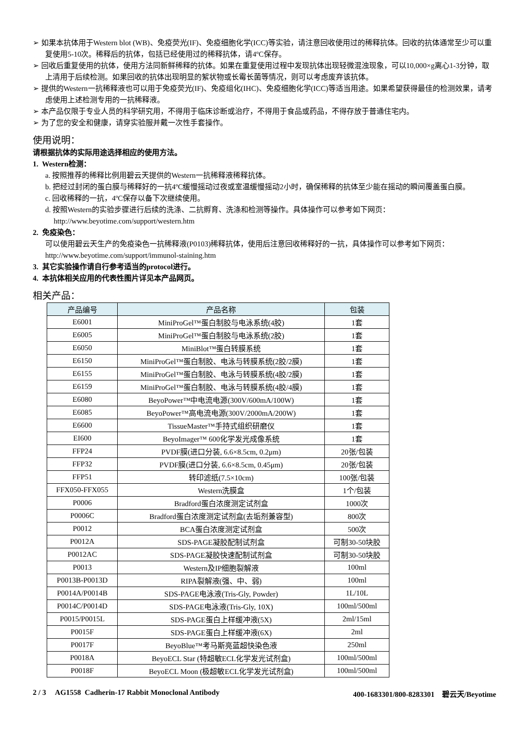➢ 如果本抗体用于Western blot (WB)、免疫荧光(IF)、免疫细胞化学(ICC)等实验，请注意回收使用过的稀释抗体。回收的抗体通常至少可以重复使用5-10次。稀释后的抗体，包括已经使用过的稀释抗体，请4ºC保存。
➢ 回收后重复使用的抗体，使用方法同新鲜稀释的抗体。如果在重复使用过程中发现抗体出现轻微混浊现象，可以10,000×g离心1-3分钟，取上清用于后续检测。如果回收的抗体出现明显的絮状物或长霉长菌等情况，则可以考虑废弃该抗体。
➢ 提供的Western一抗稀释液也可以用于免疫荧光(IF)、免疫组化(IHC)、免疫细胞化学(ICC)等适当用途。如果希望获得最佳的检测效果，请考虑使用上述检测专用的一抗稀释液。
➢ 本产品仅限于专业人员的科学研究用，不得用于临床诊断或治疗，不得用于食品或药品，不得存放于普通住宅内。
➢ 为了您的安全和健康，请穿实验服并戴一次性手套操作。
使用说明：
请根据抗体的实际用途选择相应的使用方法。
1. Western检测：
a. 按照推荐的稀释比例用碧云天提供的Western一抗稀释液稀释抗体。
b. 把经过封闭的蛋白膜与稀释好的一抗4ºC缓慢摇动过夜或室温缓慢摇动2小时，确保稀释的抗体至少能在摇动的瞬间覆盖蛋白膜。
c. 回收稀释的一抗，4ºC保存以备下次继续使用。
d. 按照Western的实验步骤进行后续的洗涤、二抗孵育、洗涤和检测等操作。具体操作可以参考如下网页：
http://www.beyotime.com/support/western.htm
2. 免疫染色：
可以使用碧云天生产的免疫染色一抗稀释液(P0103)稀释抗体，使用后注意回收稀释好的一抗，具体操作可以参考如下网页：http://www.beyotime.com/support/immunol-staining.htm
3. 其它实验操作请自行参考适当的protocol进行。
4. 本抗体相关应用的代表性图片详见本产品网页。
相关产品：
| 产品编号 | 产品名称 | 包装 |
| --- | --- | --- |
| E6001 | MiniProGel™蛋白制胶与电泳系统(4胶) | 1套 |
| E6005 | MiniProGel™蛋白制胶与电泳系统(2胶) | 1套 |
| E6050 | MiniBlot™蛋白转膜系统 | 1套 |
| E6150 | MiniProGel™蛋白制胶、电泳与转膜系统(2胶/2膜) | 1套 |
| E6155 | MiniProGel™蛋白制胶、电泳与转膜系统(4胶/2膜) | 1套 |
| E6159 | MiniProGel™蛋白制胶、电泳与转膜系统(4胶/4膜) | 1套 |
| E6080 | BeyoPower™中电流电源(300V/600mA/100W) | 1套 |
| E6085 | BeyoPower™高电流电源(300V/2000mA/200W) | 1套 |
| E6600 | TissueMaster™手持式组织研磨仪 | 1套 |
| EI600 | BeyoImager™ 600化学发光成像系统 | 1套 |
| FFP24 | PVDF膜(进口分装, 6.6×8.5cm, 0.2μm) | 20张/包装 |
| FFP32 | PVDF膜(进口分装, 6.6×8.5cm, 0.45μm) | 20张/包装 |
| FFP51 | 转印滤纸(7.5×10cm) | 100张/包装 |
| FFX050-FFX055 | Western洗膜盒 | 1个/包装 |
| P0006 | Bradford蛋白浓度测定试剂盒 | 1000次 |
| P0006C | Bradford蛋白浓度测定试剂盒(去垢剂兼容型) | 800次 |
| P0012 | BCA蛋白浓度测定试剂盒 | 500次 |
| P0012A | SDS-PAGE凝胶配制试剂盒 | 可制30-50块胶 |
| P0012AC | SDS-PAGE凝胶快速配制试剂盒 | 可制30-50块胶 |
| P0013 | Western及IP细胞裂解液 | 100ml |
| P0013B-P0013D | RIPA裂解液(强、中、弱) | 100ml |
| P0014A/P0014B | SDS-PAGE电泳液(Tris-Gly, Powder) | 1L/10L |
| P0014C/P0014D | SDS-PAGE电泳液(Tris-Gly, 10X) | 100ml/500ml |
| P0015/P0015L | SDS-PAGE蛋白上样缓冲液(5X) | 2ml/15ml |
| P0015F | SDS-PAGE蛋白上样缓冲液(6X) | 2ml |
| P0017F | BeyoBlue™考马斯亮蓝超快染色液 | 250ml |
| P0018A | BeyoECL Star (特超敏ECL化学发光试剂盒) | 100ml/500ml |
| P0018F | BeyoECL Moon (极超敏ECL化学发光试剂盒) | 100ml/500ml |
2 / 3 AG1558 Cadherin-17 Rabbit Monoclonal Antibody 400-1683301/800-8283301 碧云天/Beyotime